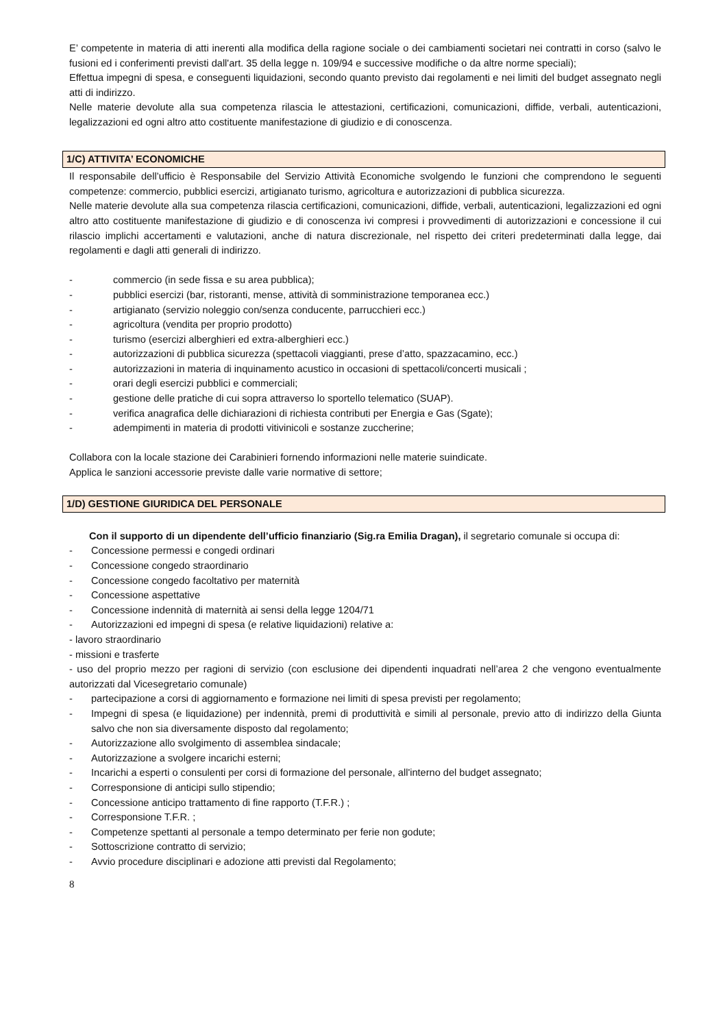E’ competente in materia di atti inerenti alla modifica della ragione sociale o dei cambiamenti societari nei contratti in corso (salvo le fusioni ed i conferimenti previsti dall'art. 35 della legge n. 109/94 e successive modifiche o da altre norme speciali);
Effettua impegni di spesa, e conseguenti liquidazioni, secondo quanto previsto dai regolamenti e nei limiti del budget assegnato negli atti di indirizzo.
Nelle materie devolute alla sua competenza rilascia le attestazioni, certificazioni, comunicazioni, diffide, verbali, autenticazioni, legalizzazioni ed ogni altro atto costituente manifestazione di giudizio e di conoscenza.
1/C) ATTIVITA’ ECONOMICHE
Il responsabile dell’ufficio è Responsabile del Servizio Attività Economiche svolgendo le funzioni che comprendono le seguenti competenze: commercio, pubblici esercizi, artigianato turismo, agricoltura e autorizzazioni di pubblica sicurezza.
Nelle materie devolute alla sua competenza rilascia certificazioni, comunicazioni, diffide, verbali, autenticazioni, legalizzazioni ed ogni altro atto costituente manifestazione di giudizio e di conoscenza ivi compresi i provvedimenti di autorizzazioni e concessione il cui rilascio implichi accertamenti e valutazioni, anche di natura discrezionale, nel rispetto dei criteri predeterminati dalla legge, dai regolamenti e dagli atti generali di indirizzo.
- commercio (in sede fissa e su area pubblica);
- pubblici esercizi (bar, ristoranti, mense, attività di somministrazione temporanea ecc.)
- artigianato (servizio noleggio con/senza conducente, parrucchieri ecc.)
- agricoltura (vendita per proprio prodotto)
- turismo (esercizi alberghieri ed extra-alberghieri ecc.)
- autorizzazioni di pubblica sicurezza (spettacoli viaggianti, prese d’atto, spazzacamino, ecc.)
- autorizzazioni in materia di inquinamento acustico in occasioni di spettacoli/concerti musicali ;
- orari degli esercizi pubblici e commerciali;
- gestione delle pratiche di cui sopra attraverso lo sportello telematico (SUAP).
- verifica anagrafica delle dichiarazioni di richiesta contributi per Energia e Gas (Sgate);
- adempimenti in materia di prodotti vitivinicoli e sostanze zuccherine;
Collabora con la locale stazione dei Carabinieri fornendo informazioni nelle materie suindicate.
Applica le sanzioni accessorie previste dalle varie normative di settore;
1/D) GESTIONE GIURIDICA DEL PERSONALE
Con il supporto di un dipendente dell’ufficio finanziario (Sig.ra Emilia Dragan), il segretario comunale si occupa di:
- Concessione permessi e congedi ordinari
- Concessione congedo straordinario
- Concessione congedo facoltativo per maternità
- Concessione aspettative
- Concessione indennità di maternità ai sensi della legge 1204/71
- Autorizzazioni ed impegni di spesa (e relative liquidazioni) relative a:
- lavoro straordinario
- missioni e trasferte
- uso del proprio mezzo per ragioni di servizio (con esclusione dei dipendenti inquadrati nell’area 2 che vengono eventualmente autorizzati dal Vicesegretario comunale)
- partecipazione a corsi di aggiornamento e formazione nei limiti di spesa previsti per regolamento;
- Impegni di spesa (e liquidazione) per indennità, premi di produttività e simili al personale, previo atto di indirizzo della Giunta salvo che non sia diversamente disposto dal regolamento;
- Autorizzazione allo svolgimento di assemblea sindacale;
- Autorizzazione a svolgere incarichi esterni;
- Incarichi a esperti o consulenti per corsi di formazione del personale, all'interno del budget assegnato;
- Corresponsione di anticipi sullo stipendio;
- Concessione anticipo trattamento di fine rapporto (T.F.R.) ;
- Corresponsione T.F.R. ;
- Competenze spettanti al personale a tempo determinato per ferie non godute;
- Sottoscrizione contratto di servizio;
- Avvio procedure disciplinari e adozione atti previsti dal Regolamento;
8